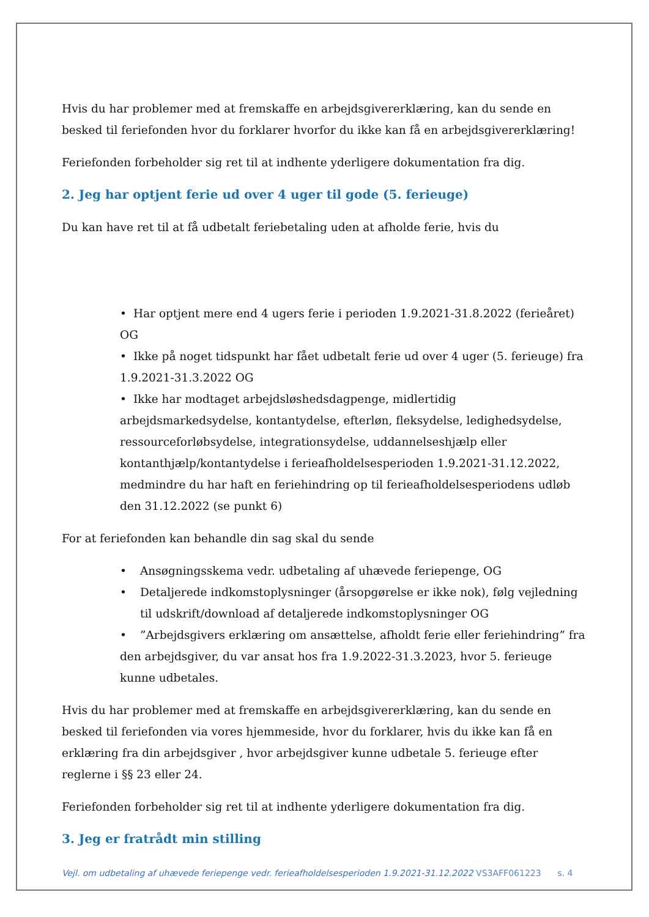Hvis du har problemer med at fremskaffe en arbejdsgivererklæring, kan du sende en besked til feriefonden hvor du forklarer hvorfor du ikke kan få en arbejdsgivererklæring!
Feriefonden forbeholder sig ret til at indhente yderligere dokumentation fra dig.
2. Jeg har optjent ferie ud over 4 uger til gode (5. ferieuge)
Du kan have ret til at få udbetalt feriebetaling uden at afholde ferie, hvis du
• Har optjent mere end 4 ugers ferie i perioden 1.9.2021-31.8.2022 (ferieåret) OG
• Ikke på noget tidspunkt har fået udbetalt ferie ud over 4 uger (5. ferieuge) fra 1.9.2021-31.3.2022 OG
• Ikke har modtaget arbejdsløshedsdagpenge, midlertidig arbejdsmarkedsydelse, kontantydelse, efterløn, fleksydelse, ledighedsydelse, ressourceforløbsydelse, integrationsydelse, uddannelseshjælp eller kontanthjælp/kontantydelse i ferieafholdelsesperioden 1.9.2021-31.12.2022, medmindre du har haft en feriehindring op til ferieafholdelsesperiodens udløb den 31.12.2022 (se punkt 6)
For at feriefonden kan behandle din sag skal du sende
• Ansøgningsskema vedr. udbetaling af uhævede feriepenge, OG
• Detaljerede indkomstoplysninger (årsopgørelse er ikke nok), følg vejledning til udskrift/download af detaljerede indkomstoplysninger OG
•”Arbejdsgivers erklæring om ansættelse, afholdt ferie eller feriehindring” fra den arbejdsgiver, du var ansat hos fra 1.9.2022-31.3.2023, hvor 5. ferieuge kunne udbetales.
Hvis du har problemer med at fremskaffe en arbejdsgivererklæring, kan du sende en besked til feriefonden via vores hjemmeside, hvor du forklarer, hvis du ikke kan få en erklæring fra din arbejdsgiver , hvor arbejdsgiver kunne udbetale 5. ferieuge efter reglerne i §§ 23 eller 24.
Feriefonden forbeholder sig ret til at indhente yderligere dokumentation fra dig.
3. Jeg er fratrådt min stilling
Vejl. om udbetaling af uhævede feriepenge vedr. ferieafholdelsesperioden 1.9.2021-31.12.2022 VS3AFF061223 s. 4